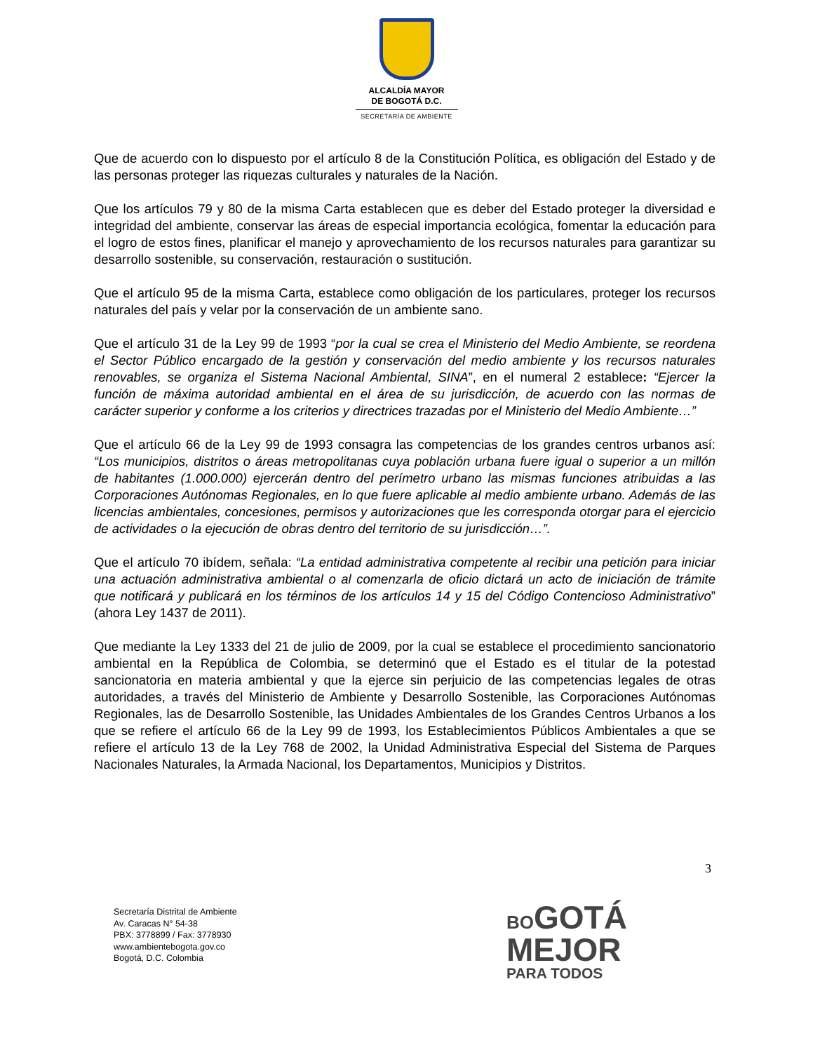ALCALDÍA MAYOR
DE BOGOTÁ D.C.
SECRETARÍA DE AMBIENTE
Que de acuerdo con lo dispuesto por el artículo 8 de la Constitución Política, es obligación del Estado y de las personas proteger las riquezas culturales y naturales de la Nación.
Que los artículos 79 y 80 de la misma Carta establecen que es deber del Estado proteger la diversidad e integridad del ambiente, conservar las áreas de especial importancia ecológica, fomentar la educación para el logro de estos fines, planificar el manejo y aprovechamiento de los recursos naturales para garantizar su desarrollo sostenible, su conservación, restauración o sustitución.
Que el artículo 95 de la misma Carta, establece como obligación de los particulares, proteger los recursos naturales del país y velar por la conservación de un ambiente sano.
Que el artículo 31 de la Ley 99 de 1993 “por la cual se crea el Ministerio del Medio Ambiente, se reordena el Sector Público encargado de la gestión y conservación del medio ambiente y los recursos naturales renovables, se organiza el Sistema Nacional Ambiental, SINA”, en el numeral 2 establece: “Ejercer la función de máxima autoridad ambiental en el área de su jurisdicción, de acuerdo con las normas de carácter superior y conforme a los criterios y directrices trazadas por el Ministerio del Medio Ambiente…”
Que el artículo 66 de la Ley 99 de 1993 consagra las competencias de los grandes centros urbanos así: “Los municipios, distritos o áreas metropolitanas cuya población urbana fuere igual o superior a un millón de habitantes (1.000.000) ejercerán dentro del perímetro urbano las mismas funciones atribuidas a las Corporaciones Autónomas Regionales, en lo que fuere aplicable al medio ambiente urbano. Además de las licencias ambientales, concesiones, permisos y autorizaciones que les corresponda otorgar para el ejercicio de actividades o la ejecución de obras dentro del territorio de su jurisdicción…”.
Que el artículo 70 ibídem, señala: “La entidad administrativa competente al recibir una petición para iniciar una actuación administrativa ambiental o al comenzarla de oficio dictará un acto de iniciación de trámite que notificará y publicará en los términos de los artículos 14 y 15 del Código Contencioso Administrativo” (ahora Ley 1437 de 2011).
Que mediante la Ley 1333 del 21 de julio de 2009, por la cual se establece el procedimiento sancionatorio ambiental en la República de Colombia, se determinó que el Estado es el titular de la potestad sancionatoria en materia ambiental y que la ejerce sin perjuicio de las competencias legales de otras autoridades, a través del Ministerio de Ambiente y Desarrollo Sostenible, las Corporaciones Autónomas Regionales, las de Desarrollo Sostenible, las Unidades Ambientales de los Grandes Centros Urbanos a los que se refiere el artículo 66 de la Ley 99 de 1993, los Establecimientos Públicos Ambientales a que se refiere el artículo 13 de la Ley 768 de 2002, la Unidad Administrativa Especial del Sistema de Parques Nacionales Naturales, la Armada Nacional, los Departamentos, Municipios y Distritos.
3
Secretaría Distrital de Ambiente
Av. Caracas N° 54-38
PBX: 3778899 / Fax: 3778930
www.ambientebogota.gov.co
Bogotá, D.C. Colombia
BOGOTÁ
MEJOR
PARA TODOS